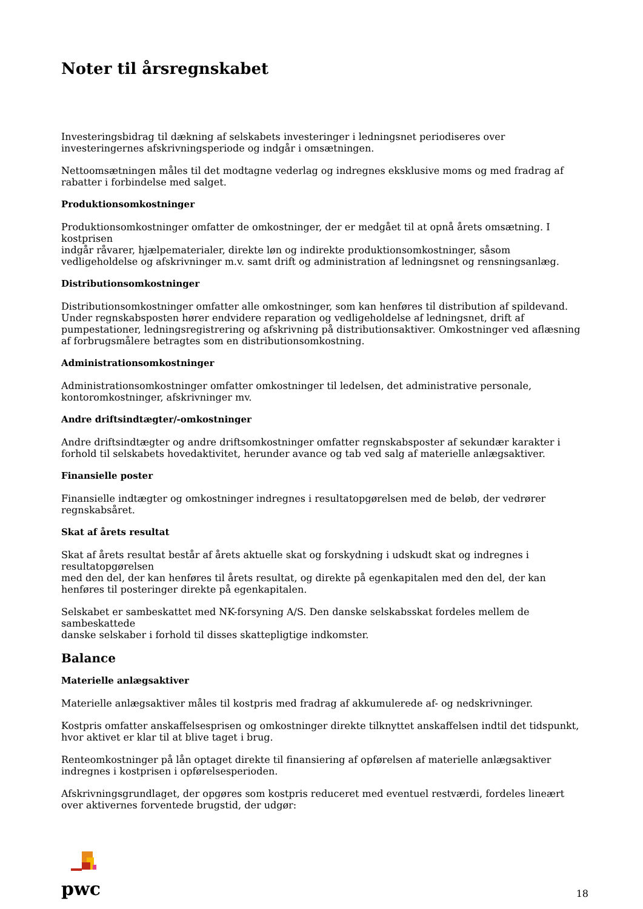Noter til årsregnskabet
Investeringsbidrag til dækning af selskabets investeringer i ledningsnet periodiseres over investeringernes afskrivningsperiode og indgår i omsætningen.
Nettoomsætningen måles til det modtagne vederlag og indregnes eksklusive moms og med fradrag af rabatter i forbindelse med salget.
Produktionsomkostninger
Produktionsomkostninger omfatter de omkostninger, der er medgået til at opnå årets omsætning. I kostprisen
indgår råvarer, hjælpematerialer, direkte løn og indirekte produktionsomkostninger, såsom vedligeholdelse og afskrivninger m.v. samt drift og administration af ledningsnet og rensningsanlæg.
Distributionsomkostninger
Distributionsomkostninger omfatter alle omkostninger, som kan henføres til distribution af spildevand. Under regnskabsposten hører endvidere reparation og vedligeholdelse af ledningsnet, drift af pumpestationer, ledningsregistrering og afskrivning på distributionsaktiver. Omkostninger ved aflæsning af forbrugsmålere betragtes som en distributionsomkostning.
Administrationsomkostninger
Administrationsomkostninger omfatter omkostninger til ledelsen, det administrative personale, kontoromkostninger, afskrivninger mv.
Andre driftsindtægter/-omkostninger
Andre driftsindtægter og andre driftsomkostninger omfatter regnskabsposter af sekundær karakter i forhold til selskabets hovedaktivitet, herunder avance og tab ved salg af materielle anlægsaktiver.
Finansielle poster
Finansielle indtægter og omkostninger indregnes i resultatopgørelsen med de beløb, der vedrører regnskabsåret.
Skat af årets resultat
Skat af årets resultat består af årets aktuelle skat og forskydning i udskudt skat og indregnes i resultatopgørelsen
med den del, der kan henføres til årets resultat, og direkte på egenkapitalen med den del, der kan henføres til posteringer direkte på egenkapitalen.
Selskabet er sambeskattet med NK-forsyning A/S. Den danske selskabsskat fordeles mellem de sambeskattede
danske selskaber i forhold til disses skattepligtige indkomster.
Balance
Materielle anlægsaktiver
Materielle anlægsaktiver måles til kostpris med fradrag af akkumulerede af- og nedskrivninger.
Kostpris omfatter anskaffelsesprisen og omkostninger direkte tilknyttet anskaffelsen indtil det tidspunkt, hvor aktivet er klar til at blive taget i brug.
Renteomkostninger på lån optaget direkte til finansiering af opførelsen af materielle anlægsaktiver indregnes i kostprisen i opførelsesperioden.
Afskrivningsgrundlaget, der opgøres som kostpris reduceret med eventuel restværdi, fordeles lineært over aktivernes forventede brugstid, der udgør:
pwc
18